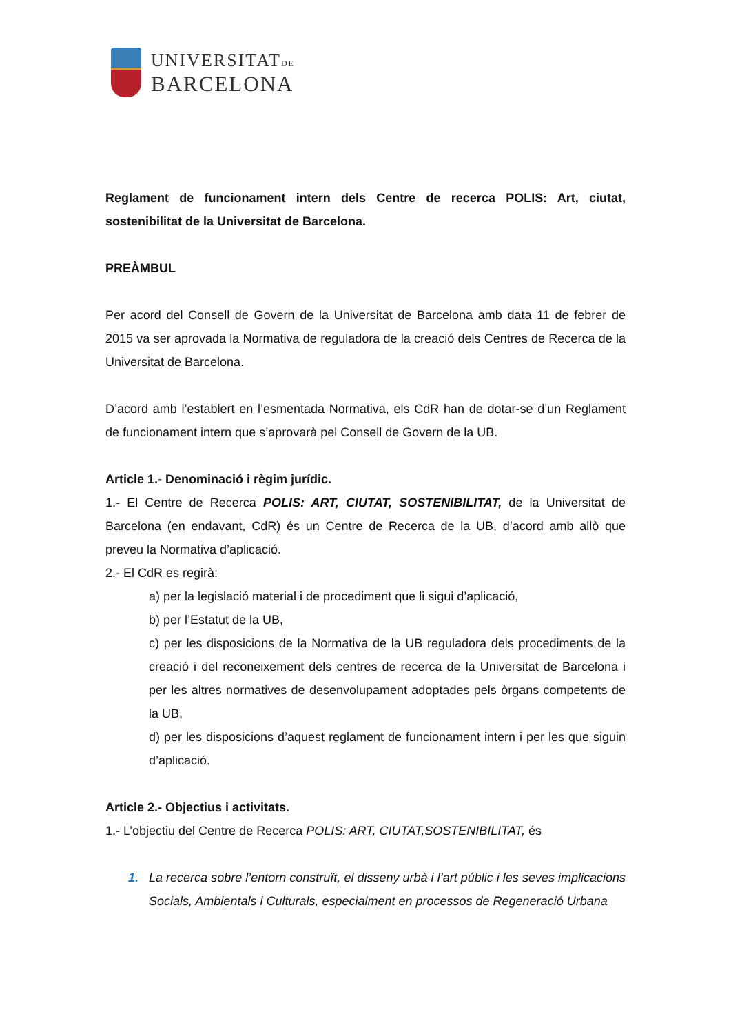UNIVERSITATDE
BARCELONA
Reglament de funcionament intern dels Centre de recerca POLIS: Art, ciutat, sostenibilitat de la Universitat de Barcelona.
PREÀMBUL
Per acord del Consell de Govern de la Universitat de Barcelona amb data 11 de febrer de 2015 va ser aprovada la Normativa de reguladora de la creació dels Centres de Recerca de la Universitat de Barcelona.
D’acord amb l’establert en l’esmentada Normativa, els CdR han de dotar-se d’un Reglament de funcionament intern que s’aprovarà pel Consell de Govern de la UB.
Article 1.- Denominació i règim jurídic.
1.- El Centre de Recerca POLIS: ART, CIUTAT, SOSTENIBILITAT, de la Universitat de Barcelona (en endavant, CdR) és un Centre de Recerca de la UB, d’acord amb allò que preveu la Normativa d’aplicació.
2.- El CdR es regirà:
a) per la legislació material i de procediment que li sigui d’aplicació,
b) per l’Estatut de la UB,
c) per les disposicions de la Normativa de la UB reguladora dels procediments de la creació i del reconeixement dels centres de recerca de la Universitat de Barcelona i per les altres normatives de desenvolupament adoptades pels òrgans competents de la UB,
d) per les disposicions d’aquest reglament de funcionament intern i per les que siguin d’aplicació.
Article 2.- Objectius i activitats.
1.- L’objectiu del Centre de Recerca POLIS: ART, CIUTAT,SOSTENIBILITAT, és
1. La recerca sobre l’entorn construït, el disseny urbà i l’art públic i les seves implicacions Socials, Ambientals i Culturals, especialment en processos de Regeneració Urbana